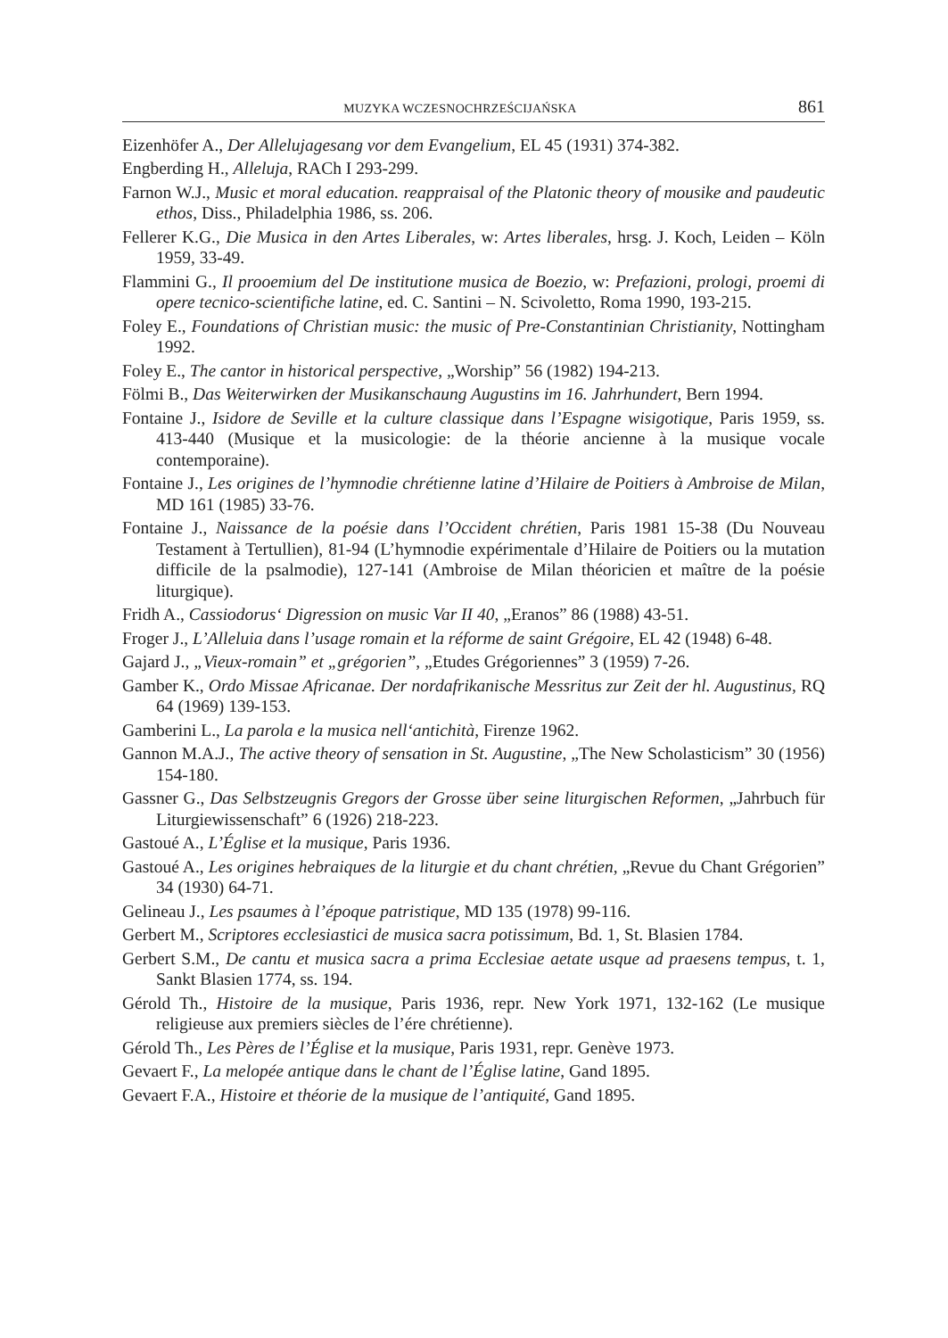MUZYKA WCZESNOCHRZEŚCIJAŃSKA 861
Eizenhöfer A., Der Allelujagesang vor dem Evangelium, EL 45 (1931) 374-382.
Engberding H., Alleluja, RACh I 293-299.
Farnon W.J., Music et moral education. reappraisal of the Platonic theory of mousike and paudeutic ethos, Diss., Philadelphia 1986, ss. 206.
Fellerer K.G., Die Musica in den Artes Liberales, w: Artes liberales, hrsg. J. Koch, Leiden – Köln 1959, 33-49.
Flammini G., Il prooemium del De institutione musica de Boezio, w: Prefazioni, prologi, proemi di opere tecnico-scientifiche latine, ed. C. Santini – N. Scivoletto, Roma 1990, 193-215.
Foley E., Foundations of Christian music: the music of Pre-Constantinian Christianity, Nottingham 1992.
Foley E., The cantor in historical perspective, „Worship” 56 (1982) 194-213.
Fölmi B., Das Weiterwirken der Musikanschaung Augustins im 16. Jahrhundert, Bern 1994.
Fontaine J., Isidore de Seville et la culture classique dans l’Espagne wisigotique, Paris 1959, ss. 413-440 (Musique et la musicologie: de la théorie ancienne à la musique vocale contemporaine).
Fontaine J., Les origines de l’hymnodie chrétienne latine d’Hilaire de Poitiers à Ambroise de Milan, MD 161 (1985) 33-76.
Fontaine J., Naissance de la poésie dans l’Occident chrétien, Paris 1981 15-38 (Du Nouveau Testament à Tertullien), 81-94 (L’hymnodie expérimentale d’Hilaire de Poitiers ou la mutation difficile de la psalmodie), 127-141 (Ambroise de Milan théoricien et maître de la poésie liturgique).
Fridh A., Cassiodorus‘ Digression on music Var II 40, „Eranos” 86 (1988) 43-51.
Froger J., L’Alleluia dans l’usage romain et la réforme de saint Grégoire, EL 42 (1948) 6-48.
Gajard J., „Vieux-romain” et „grégorien”, „Etudes Grégoriennes” 3 (1959) 7-26.
Gamber K., Ordo Missae Africanae. Der nordafrikanische Messritus zur Zeit der hl. Augustinus, RQ 64 (1969) 139-153.
Gamberini L., La parola e la musica nell‘antichità, Firenze 1962.
Gannon M.A.J., The active theory of sensation in St. Augustine, „The New Scholasticism” 30 (1956) 154-180.
Gassner G., Das Selbstzeugnis Gregors der Grosse über seine liturgischen Reformen, „Jahrbuch für Liturgiewissenschaft” 6 (1926) 218-223.
Gastoué A., L’Église et la musique, Paris 1936.
Gastoué A., Les origines hebraiques de la liturgie et du chant chrétien, „Revue du Chant Grégorien” 34 (1930) 64-71.
Gelineau J., Les psaumes à l’époque patristique, MD 135 (1978) 99-116.
Gerbert M., Scriptores ecclesiastici de musica sacra potissimum, Bd. 1, St. Blasien 1784.
Gerbert S.M., De cantu et musica sacra a prima Ecclesiae aetate usque ad praesens tempus, t. 1, Sankt Blasien 1774, ss. 194.
Gérold Th., Histoire de la musique, Paris 1936, repr. New York 1971, 132-162 (Le musique religieuse aux premiers siècles de l’ére chrétienne).
Gérold Th., Les Pères de l’Église et la musique, Paris 1931, repr. Genève 1973.
Gevaert F., La melopée antique dans le chant de l’Église latine, Gand 1895.
Gevaert F.A., Histoire et théorie de la musique de l’antiquité, Gand 1895.